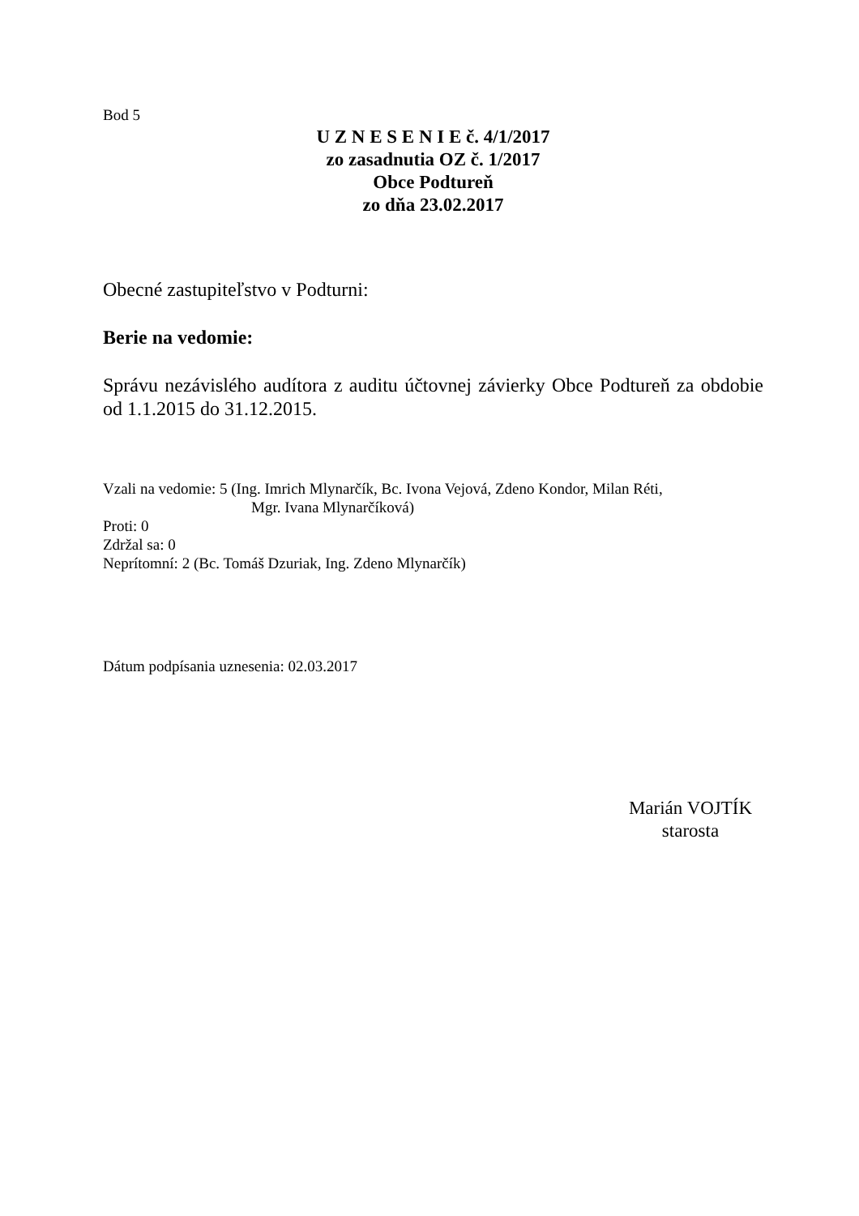Bod 5
U Z N E S E N I E č. 4/1/2017
zo zasadnutia OZ č. 1/2017
Obce Podtureň
zo dňa 23.02.2017
Obecné zastupiteľstvo v Podturni:
Berie na vedomie:
Správu nezávislého audítora z auditu účtovnej závierky Obce Podtureň za obdobie od 1.1.2015 do 31.12.2015.
Vzali na vedomie: 5 (Ing. Imrich Mlynarčík, Bc. Ivona Vejová, Zdeno Kondor, Milan Réti,
Mgr. Ivana Mlynarčíková)
Proti: 0
Zdržal sa: 0
Neprítomní: 2 (Bc. Tomáš Dzuriak, Ing. Zdeno Mlynarčík)
Dátum podpísania uznesenia: 02.03.2017
Marián VOJTÍK
starosta